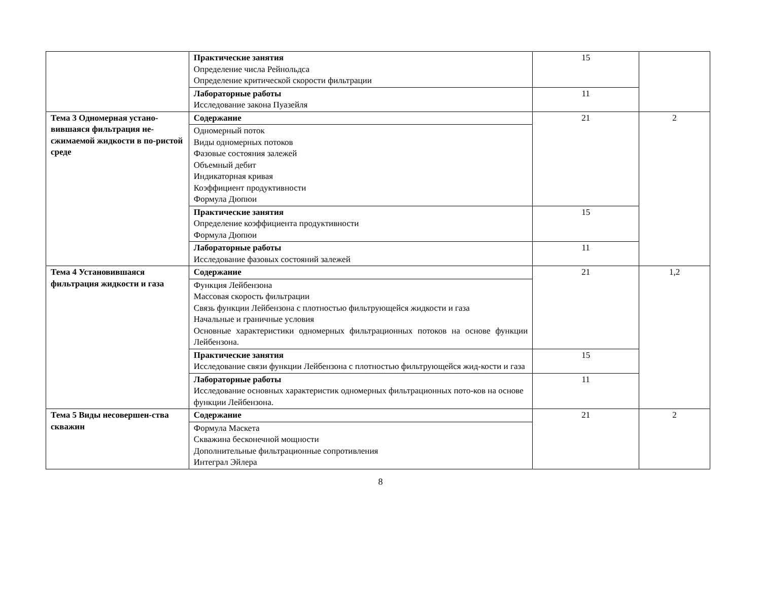| | Практические занятия Определение числа Рейнольдса Определение критической скорости фильтрации | 15 | |
| | Лабораторные работы Исследование закона Пуазейля | 11 | |
| Тема 3 Одномерная устано-вившаяся фильтрация не-сжимаемой жидкости в по-ристой среде | Содержание | 21 | 2 |
| | Одномерный поток Виды одномерных потоков Фазовые состояния залежей Объемный дебит Индикаторная кривая Коэффициент продуктивности Формула Дюпюи | | |
| | Практические занятия Определение коэффициента продуктивности Формула Дюпюи | 15 | |
| | Лабораторные работы Исследование фазовых состояний залежей | 11 | |
| Тема 4 Установившаяся фильтрация жидкости и газа | Содержание | 21 | 1,2 |
| | Функция Лейбензона Массовая скорость фильтрации Связь функции Лейбензона с плотностью фильтрующейся жидкости и газа Начальные и граничные условия Основные характеристики одномерных фильтрационных потоков на основе функции Лейбензона. | | |
| | Практические занятия Исследование связи функции Лейбензона с плотностью фильтрующейся жид-кости и газа | 15 | |
| | Лабораторные работы Исследование основных характеристик одномерных фильтрационных пото-ков на основе функции Лейбензона. | 11 | |
| Тема 5 Виды несовершен-ства скважин | Содержание | 21 | 2 |
| | Формула Маскета Скважина бесконечной мощности Дополнительные фильтрационные сопротивления Интеграл Эйлера | | |
8